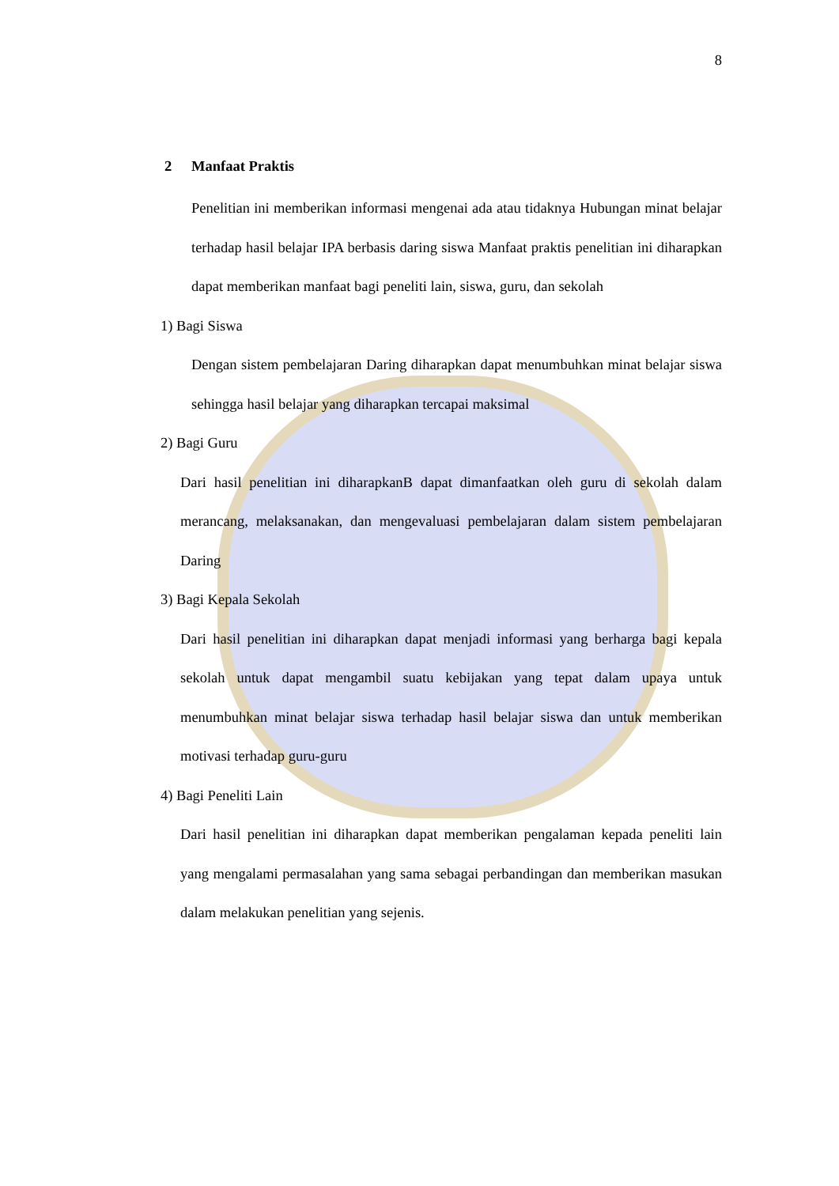8
2 Manfaat Praktis
Penelitian ini memberikan informasi mengenai ada atau tidaknya Hubungan minat belajar terhadap hasil belajar IPA berbasis daring siswa Manfaat praktis penelitian ini diharapkan dapat memberikan manfaat bagi peneliti lain, siswa, guru, dan sekolah
1) Bagi Siswa
Dengan sistem pembelajaran Daring diharapkan dapat menumbuhkan minat belajar siswa sehingga hasil belajar yang diharapkan tercapai maksimal
2) Bagi Guru
Dari hasil penelitian ini diharapkanB dapat dimanfaatkan oleh guru di sekolah dalam merancang, melaksanakan, dan mengevaluasi pembelajaran dalam sistem pembelajaran Daring
3) Bagi Kepala Sekolah
Dari hasil penelitian ini diharapkan dapat menjadi informasi yang berharga bagi kepala sekolah untuk dapat mengambil suatu kebijakan yang tepat dalam upaya untuk menumbuhkan minat belajar siswa terhadap hasil belajar siswa dan untuk memberikan motivasi terhadap guru-guru
4) Bagi Peneliti Lain
Dari hasil penelitian ini diharapkan dapat memberikan pengalaman kepada peneliti lain yang mengalami permasalahan yang sama sebagai perbandingan dan memberikan masukan dalam melakukan penelitian yang sejenis.